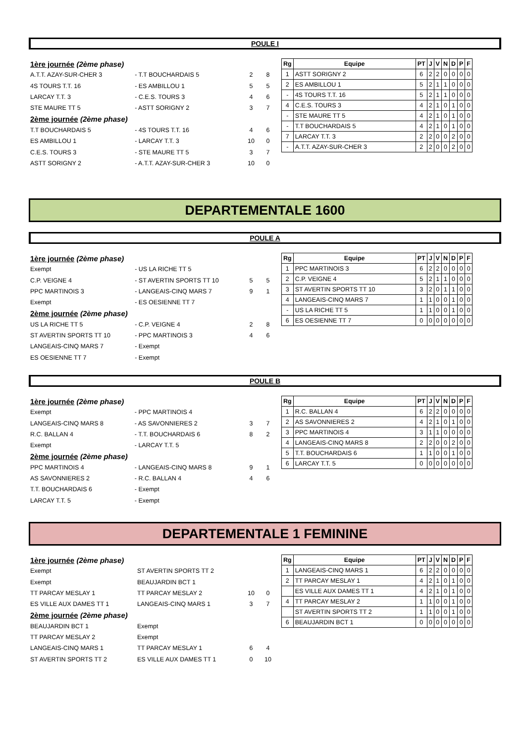POULE I
| 1ère journée (2ème phase) | | | |
| A.T.T. AZAY-SUR-CHER 3 | - T.T BOUCHARDAIS 5 | 2 | 8 |
| 4S TOURS T.T. 16 | - ES AMBILLOU 1 | 5 | 5 |
| LARCAY T.T. 3 | - C.E.S. TOURS 3 | 4 | 6 |
| STE MAURE TT 5 | - ASTT SORIGNY 2 | 3 | 7 |
| 2ème journée (2ème phase) | | | |
| T.T BOUCHARDAIS 5 | - 4S TOURS T.T. 16 | 4 | 6 |
| ES AMBILLOU 1 | - LARCAY T.T. 3 | 10 | 0 |
| C.E.S. TOURS 3 | - STE MAURE TT 5 | 3 | 7 |
| ASTT SORIGNY 2 | - A.T.T. AZAY-SUR-CHER 3 | 10 | 0 |
| Rg | Equipe | PT | J | V | N | D | P | F |
| --- | --- | --- | --- | --- | --- | --- | --- | --- |
| 1 | ASTT SORIGNY 2 | 6 | 2 | 2 | 0 | 0 | 0 | 0 |
| 2 | ES AMBILLOU 1 | 5 | 2 | 1 | 1 | 0 | 0 | 0 |
| - | 4S TOURS T.T. 16 | 5 | 2 | 1 | 1 | 0 | 0 | 0 |
| 4 | C.E.S. TOURS 3 | 4 | 2 | 1 | 0 | 1 | 0 | 0 |
| - | STE MAURE TT 5 | 4 | 2 | 1 | 0 | 1 | 0 | 0 |
| - | T.T BOUCHARDAIS 5 | 4 | 2 | 1 | 0 | 1 | 0 | 0 |
| 7 | LARCAY T.T. 3 | 2 | 2 | 0 | 0 | 2 | 0 | 0 |
| - | A.T.T. AZAY-SUR-CHER 3 | 2 | 2 | 0 | 0 | 2 | 0 | 0 |
DEPARTEMENTALE 1600
POULE A
| 1ère journée (2ème phase) | | | |
| Exempt | - US LA RICHE TT 5 | | |
| C.P. VEIGNE 4 | - ST AVERTIN SPORTS TT 10 | 5 | 5 |
| PPC MARTINOIS 3 | - LANGEAIS-CINQ MARS 7 | 9 | 1 |
| Exempt | - ES OESIENNE TT 7 | | |
| 2ème journée (2ème phase) | | | |
| US LA RICHE TT 5 | - C.P. VEIGNE 4 | 2 | 8 |
| ST AVERTIN SPORTS TT 10 | - PPC MARTINOIS 3 | 4 | 6 |
| LANGEAIS-CINQ MARS 7 | - Exempt | | |
| ES OESIENNE TT 7 | - Exempt | | |
| Rg | Equipe | PT | J | V | N | D | P | F |
| --- | --- | --- | --- | --- | --- | --- | --- | --- |
| 1 | PPC MARTINOIS 3 | 6 | 2 | 2 | 0 | 0 | 0 | 0 |
| 2 | C.P. VEIGNE 4 | 5 | 2 | 1 | 1 | 0 | 0 | 0 |
| 3 | ST AVERTIN SPORTS TT 10 | 3 | 2 | 0 | 1 | 1 | 0 | 0 |
| 4 | LANGEAIS-CINQ MARS 7 | 1 | 1 | 0 | 0 | 1 | 0 | 0 |
| - | US LA RICHE TT 5 | 1 | 1 | 0 | 0 | 1 | 0 | 0 |
| 6 | ES OESIENNE TT 7 | 0 | 0 | 0 | 0 | 0 | 0 | 0 |
POULE B
| 1ère journée (2ème phase) | | | |
| Exempt | - PPC MARTINOIS 4 | | |
| LANGEAIS-CINQ MARS 8 | - AS SAVONNIERES 2 | 3 | 7 |
| R.C. BALLAN 4 | - T.T. BOUCHARDAIS 6 | 8 | 2 |
| Exempt | - LARCAY T.T. 5 | | |
| 2ème journée (2ème phase) | | | |
| PPC MARTINOIS 4 | - LANGEAIS-CINQ MARS 8 | 9 | 1 |
| AS SAVONNIERES 2 | - R.C. BALLAN 4 | 4 | 6 |
| T.T. BOUCHARDAIS 6 | - Exempt | | |
| LARCAY T.T. 5 | - Exempt | | |
| Rg | Equipe | PT | J | V | N | D | P | F |
| --- | --- | --- | --- | --- | --- | --- | --- | --- |
| 1 | R.C. BALLAN 4 | 6 | 2 | 2 | 0 | 0 | 0 | 0 |
| 2 | AS SAVONNIERES 2 | 4 | 2 | 1 | 0 | 1 | 0 | 0 |
| 3 | PPC MARTINOIS 4 | 3 | 1 | 1 | 0 | 0 | 0 | 0 |
| 4 | LANGEAIS-CINQ MARS 8 | 2 | 2 | 0 | 0 | 2 | 0 | 0 |
| 5 | T.T. BOUCHARDAIS 6 | 1 | 1 | 0 | 0 | 1 | 0 | 0 |
| 6 | LARCAY T.T. 5 | 0 | 0 | 0 | 0 | 0 | 0 | 0 |
DEPARTEMENTALE 1 FEMININE
| 1ère journée (2ème phase) | | | |
| Exempt | ST AVERTIN SPORTS TT 2 | | |
| Exempt | BEAUJARDIN BCT 1 | | |
| TT PARCAY MESLAY 1 | TT PARCAY MESLAY 2 | 10 | 0 |
| ES VILLE AUX DAMES TT 1 | LANGEAIS-CINQ MARS 1 | 3 | 7 |
| 2ème journée (2ème phase) | | | |
| BEAUJARDIN BCT 1 | Exempt | | |
| TT PARCAY MESLAY 2 | Exempt | | |
| LANGEAIS-CINQ MARS 1 | TT PARCAY MESLAY 1 | 6 | 4 |
| ST AVERTIN SPORTS TT 2 | ES VILLE AUX DAMES TT 1 | 0 | 10 |
| Rg | Equipe | PT | J | V | N | D | P | F |
| --- | --- | --- | --- | --- | --- | --- | --- | --- |
| 1 | LANGEAIS-CINQ MARS 1 | 6 | 2 | 2 | 0 | 0 | 0 | 0 |
| 2 | TT PARCAY MESLAY 1 | 4 | 2 | 1 | 0 | 1 | 0 | 0 |
| | ES VILLE AUX DAMES TT 1 | 4 | 2 | 1 | 0 | 1 | 0 | 0 |
| 4 | TT PARCAY MESLAY 2 | 1 | 1 | 0 | 0 | 1 | 0 | 0 |
| | ST AVERTIN SPORTS TT 2 | 1 | 1 | 0 | 0 | 1 | 0 | 0 |
| 6 | BEAUJARDIN BCT 1 | 0 | 0 | 0 | 0 | 0 | 0 | 0 |